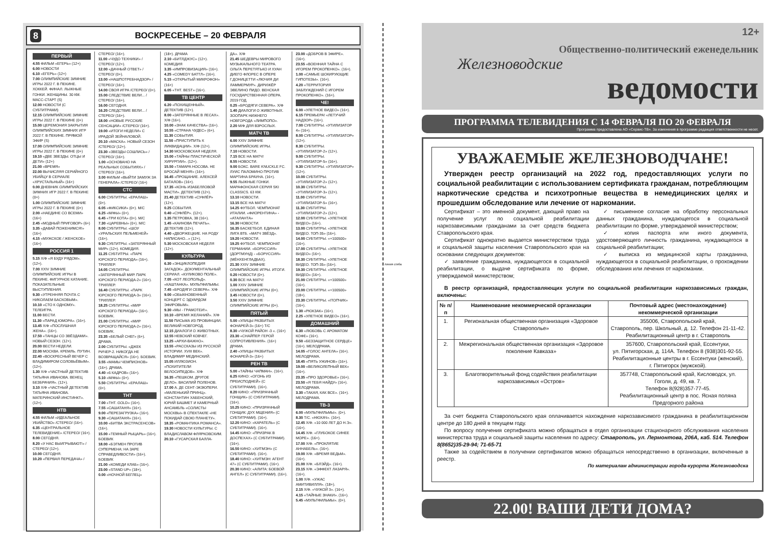8
ВОСКРЕСЕНЬЕ – 20 ФЕВРАЛЯ
ПЕРВЫЙ
4.55 ФИЛЬМ «ЕГЕРЬ» (12+)
6.00 НОВОСТИ
6.10 «ЕГЕРЬ» (12+)
7.00 ОЛИМПИЙСКИЕ ЗИМНИЕ ИГРЫ 2022 Г. В ПЕКИНЕ. ХОККЕЙ. ФИНАЛ. ЛЫЖНЫЕ ГОНКИ. ЖЕНЩИНЫ. 30 КМ. МАСС-СТАРТ (S)
12.00 НОВОСТИ (С СУБТИТРАМИ)
12.15 ОЛИМПИЙСКИЕ ЗИМНИЕ ИГРЫ 2022 Г. В ПЕКИНЕ (0+)
15.00 ЦЕРЕМОНИЯ ЗАКРЫТИЯ ОЛИМПИЙСКИХ ЗИМНИХ ИГР 2022 Г. В ПЕКИНЕ. ПРЯМОЙ ЭФИР (S)
17.00 ОЛИМПИЙСКИЕ ЗИМНИЕ ИГРЫ 2022 Г. В ПЕКИНЕ (0+)
19.10 «ДВЕ ЗВЕЗДЫ. ОТЦЫ И ДЕТИ» (12+)
21.00 «ВРЕМЯ»
22.00 ВЫЧИСЛЯЯ СЕРИЙНОГО УБИЙЦУ В СЕРИАЛЕ «ХРУСТАЛЬНЫЙ» (16+)
0.00 ДНЕВНИК ОЛИМПИЙСКИХ ЗИМНИХ ИГР 2022 Г. В ПЕКИНЕ (0+)
1.00 ОЛИМПИЙСКИЕ ЗИМНИЕ ИГРЫ 2022 Г. В ПЕКИНЕ (0+)
2.00 «НАЕДИНЕ СО ВСЕМИ» (16+)
2.45 «МОДНЫЙ ПРИГОВОР» (6+)
3.35 «ДАВАЙ ПОЖЕНИМСЯ!» (16+)
4.15 «МУЖСКОЕ / ЖЕНСКОЕ» (16+)
РОССИЯ 1
5.15 Х/Ф «Я БУДУ РЯДОМ». (12+).
7.00 XXIV ЗИМНИЕ ОЛИМПИЙСКИЕ ИГРЫ В ПЕКИНЕ. ФИГУРНОЕ КАТАНИЕ. ПОКАЗАТЕЛЬНЫЕ ВЫСТУПЛЕНИЯ.
9.30 «УТРЕННЯЯ ПОЧТА С НИКОЛАЕМ БАСКОВЫМ».
10.10 «СТО К ОДНОМУ». ТЕЛЕИГРА.
11.00 ВЕСТИ.
11.30 «ПАРАД ЮМОРА». (16+).
13.45 Х/Ф «ПОСЛУШНАЯ ЖЕНА». (16+).
17.50 «ТАНЦЫ СО ЗВЁЗДАМИ». НОВЫЙ СЕЗОН. (12+).
20.00 ВЕСТИ НЕДЕЛИ.
22.00 МОСКВА. КРЕМЛЬ. ПУТИН.
22.40 «ВОСКРЕСНЫЙ ВЕЧЕР С ВЛАДИМИРОМ СОЛОВЬЁВЫМ». (12+).
1.30 Х/Ф «ЧАСТНЫЙ ДЕТЕКТИВ ТАТЬЯНА ИВАНОВА. ВЕНЕЦ БЕЗБРАЧИЯ». (12+).
3.10 Х/Ф «ЧАСТНЫЙ ДЕТЕКТИВ ТАТЬЯНА ИВАНОВА. МАТЕРИНСКИЙ ИНСТИНКТ». (12+).
НТВ
4.55 ФИЛЬМ «ИДЕАЛЬНОЕ УБИЙСТВО» /СТЕРЕО/ (16+).
6.35 «ЦЕНТРАЛЬНОЕ ТЕЛЕВИДЕНИЕ» /СТЕРЕО/ (16+).
8.00 СЕГОДНЯ.
8.20 «У НАС ВЫИГРЫВАЮТ!» /СТЕРЕО/ (12+).
10.00 СЕГОДНЯ.
10.20 «ПЕРВАЯ ПЕРЕДАЧА» /
СТЕРЕО/ (16+).
11.00 «ЧУДО ТЕХНИКИ» / СТЕРЕО/ (12+).
12.00 «ДАЧНЫЙ ОТВЕТ» / СТЕРЕО/ (0+).
13.00 «НАШПОТРЕБНАДЗОР» /СТЕРЕО/ (16+).
14.00 СВОЯ ИГРА /СТЕРЕО/ (0+).
15.00 СЛЕДСТВИЕ ВЕЛИ... / СТЕРЕО/ (16+).
16.00 СЕГОДНЯ.
16.20 СЛЕДСТВИЕ ВЕЛИ... / СТЕРЕО/ (16+).
18.00 «НОВЫЕ РУССКИЕ СЕНСАЦИИ» /СТЕРЕО/ (16+).
19.00 «ИТОГИ НЕДЕЛИ» С ИРАДОЙ ЗЕЙНАЛОВОЙ.
20.10 «МАСКА». НОВЫЙ СЕЗОН /СТЕРЕО/ (12+).
23.30 «ЗВЕЗДЫ СОШЛИСЬ» / СТЕРЕО/ (16+).
1.00 «ОСНОВАНО НА РЕАЛЬНЫХ СОБЫТИЯХ» / СТЕРЕО/ (16+).
3.00 ФИЛЬМ «ВЫЙТИ ЗАМУЖ ЗА ГЕНЕРАЛА» /СТЕРЕО/ (16+)
СТС
6.00 СУБТИТРЫ. «ЕРАЛАШ» (0+).
6.05 «ФИКСИКИ» (0+). М/С
6.25 «М/ФЫ» (0+).
6.45 «ТРИ КОТА» (0+). М/С
7.30 «ЦАРЕВНЫ» (0+). М/С
8.00 СУБТИТРЫ. «ШОУ «УРАЛЬСКИХ ПЕЛЬМЕНЕЙ» (16+).
9.30 СУБТИТРЫ. «ЗАТЕРЯННЫЙ МИР» (12+). КОМЕДИЯ.
11.25 СУБТИТРЫ. «ПАРК ЮРСКОГО ПЕРИОДА» (16+). ТРИЛЛЕР.
14.05 СУБТИТРЫ. «ЗАТЕРЯННЫЙ МИР. ПАРК ЮРСКОГО ПЕРИОДА-2» (16+). ТРИЛЛЕР.
16.40 СУБТИТРЫ. «ПАРК ЮРСКОГО ПЕРИОДА-3» (16+). ТРИЛЛЕР.
18.25 СУБТИТРЫ. «МИР ЮРСКОГО ПЕРИОДА» (16+). БОЕВИК.
21.00 СУБТИТРЫ. «МИР ЮРСКОГО ПЕРИОДА-2» (16+). БОЕВИК.
23.35 «БЕЛЫЙ СНЕГ» (6+). ДРАМА.
2.00 СУБТИТРЫ. «ДЖЕК РИЧЕР-2. НИКОГДА НЕ ВОЗВРАЩАЙСЯ» (16+). БОЕВИК.
3.55 «МАМЫ ЧЕМПИОНОВ» (16+). ДРАМА.
4.40 «6 КАДРОВ» (16+).
5.10 «М/ФЫ» (0+).
5.50 СУБТИТРЫ. «ЕРАЛАШ» (0+).
ТНТ
7.00 «ТНТ. GOLD» (16+).
7.55 «САШАТАНЯ» (16+).
9.00 «ПЕРЕЗАГРУЗКА» (16+).
9.30 «САШАТАНЯ» (16+).
10.00 «БИТВА ЭКСТРАСЕНСОВ» (16+).
15.00 «ТЕМНЫЙ РЫЦАРЬ» (16+). БОЕВИК
18.00 «БЭТМЕН ПРОТИВ СУПЕРМЕНА: НА ЗАРЕ СПРАВЕДЛИВОСТИ» (16+). БОЕВИК
21.00 «КОМЕДИ КЛАБ» (16+).
23.00 «STAND UP» (18+).
0.00 «НОЧНОЙ БЕГЛЕЦ»
(18+). ДРАМА
2.10 «БИТЛДЖУС» (12+). КОМЕДИЯ
3.35 «ИМПРОВИЗАЦИЯ» (16+).
4.25 «COMEDY БАТТЛ» (16+).
5.15 «ОТКРЫТЫЙ МИКРОФОН» (16+)
6.05 «ТНТ. BEST» (16+).
ТВ ЦЕНТР
6.20 «ПОХИЩЕННЫЙ». ДЕТЕКТИВ (12+).
8.00 «ЗАТЕРЯННЫЕ В ЛЕСАХ». Х/Ф (16+).
10.00 «ЗНАК КАЧЕСТВА» (16+).
10.55 «СТРАНА ЧУДЕС» (6+).
11.30 СОБЫТИЯ.
11.50 «ПРИСТУПИТЬ К ЛИКВИДАЦИИ». Х/Ф (12+).
14.30 МОСКОВСКАЯ НЕДЕЛЯ.
15.00 «ТАЙНЫ ПЛАСТИЧЕСКОЙ ХИРУРГИИ». (12+).
15.50 «ТАМАРА НОСОВА. НЕ БРОСАЙ МЕНЯ!» (16+).
16.45 «ПРОЩАНИЕ. АЛЕКСЕЙ БАТАЛОВ» (16+).
17.35 «КОНЬ ИЗАБЕЛЛОВОЙ МАСТИ». ДЕТЕКТИВ (12+).
21.40 ДЕТЕКТИВ «СУФЛЁР» (12+).
0.25 СОБЫТИЯ.
0.40 «СУФЛЁР». (12+).
1.35 ПЕТРОВКА, 38 (16+).
1.45 «КАИНОВА ПЕЧАТЬ». ДЕТЕКТИВ (12+).
4.40 «ДВОРЖЕЦКИЕ. НА РОДУ НАПИСАНО...» (12+).
5.30 МОСКОВСКАЯ НЕДЕЛЯ (12+).
КУЛЬТУРА
6.30 «ЭНЦИКЛОПЕДИЯ ЗАГАДОК». ДОКУМЕНТАЛЬНЫЙ СЕРИАЛ. «КУЛИКОВО ПОЛЕ».
7.05 «КОТ ЛЕОПОЛЬД». «КАШТАНКА». МУЛЬТФИЛЬМЫ.
7.45 «БРОДЯГИ СЕВЕРА». Х/Ф
9.00 «ОБЫКНОВЕННЫЙ КОНЦЕРТ С ЭДУАРДОМ ЭФИРОВЫМ».
9.30 «МЫ - ГРАМОТЕИ!».
10.10 «ВРЕМЯ ЖЕЛАНИЙ». Х/Ф
11.50 ПИСЬМА ИЗ ПРОВИНЦИИ. ВЕЛИКИЙ НОВГОРОД.
12.15 ДИАЛОГИ О ЖИВОТНЫХ.
12.55 НЕВСКИЙ КОВЧЕГ.
13.25 «АРХИ-ВАЖНО».
13.55 «РАССКАЗЫ ИЗ РУССКОЙ ИСТОРИИ. XVIII ВЕК». ВЛАДИМИР МЕДИНСКИЙ.
15.05 ИЛЛЮЗИОН. «ПОХИТИТЕЛИ ВЕЛОСИПЕДОВ». Х/Ф
16.35 «ПЕШКОМ. ДРУГОЕ ДЕЛО». ВАСИЛИЙ ПОЛЕНОВ.
17.00 А. ДЕ СЕНТ-ЭКЗЮПЕРИ. «МАЛЕНЬКИЙ ПРИНЦ». КОНСТАНТИН ХАБЕНСКИЙ, ЮРИЙ БАШМЕТ И КАМЕРНЫЙ АНСАМБЛЬ «СОЛИСТЫ МОСКВЫ» В СПЕКТАКЛЕ «НЕ ПОКИДАЙ СВОЮ ПЛАНЕТУ».
18.35 «РОМАНТИКА РОМАНСА».
19.30 НОВОСТИ КУЛЬТУРЫ. С ВЛАДИСЛАВОМ ФЛЯРКОВСКИМ.
20.10 «ГУСАРСКАЯ БАЛЛА-
ДА». Х/Ф
21.45 ШЕДЕВРЫ МИРОВОГО МУЗЫКАЛЬНОГО ТЕАТРА. ОЛЬГА ПЕРЕТЯТЬКО И ХУАН ДИЕГО ФЛОРЕС В ОПЕРЕ Г.ДОНИЦЕТТИ «ЛЮЧИЯ ДИ ЛАММЕРМУР». ДИРИЖЁР ЭВЕЛИНО ПИДО. ВЕНСКАЯ ГОСУДАРСТВЕННАЯ ОПЕРА. 2019 ГОД.
0.25 «БРОДЯГИ СЕВЕРА». Х/Ф
1.40 ДИАЛОГИ О ЖИВОТНЫХ. ЗООПАРК НИЖНЕГО НОВГОРОДА «ЛИМПОПО».
2.20 М/Ф ДЛЯ ВЗРОСЛЫХ.
МАТЧ ТВ
6.00 XXIV ЗИМНИЕ ОЛИМПИЙСКИЕ ИГРЫ.
7.10 НОВОСТИ.
7.15 ВСЕ НА МАТЧ!
8.55 НОВОСТИ.
9.00 БОКС. BARE KNUCKLE FC. ЛУИС ПАЛОМИНО ПРОТИВ МАРТИНА БРАУНА. (16+).
9.55 ЛЫЖНЫЕ ГОНКИ. МАРАФОНСКАЯ СЕРИЯ SKI CLASSICS. 63 КМ.
13.10 НОВОСТИ.
13.15 ВСЕ НА МАТЧ!
14.25 ФУТБОЛ. ЧЕМПИОНАТ ИТАЛИИ. «ФИОРЕНТИНА» - «АТАЛАНТА»
16.30 НОВОСТИ.
16.35 БАСКЕТБОЛ. ЕДИНАЯ ЛИГА ВТБ. «МАТЧ ЗВЁЗД».
19.20 НОВОСТИ.
19.25 ФУТБОЛ. ЧЕМПИОНАТ ГЕРМАНИИ. «БОРУССИЯ» (ДОРТМУНД) - «БОРУССИЯ» (МЁНХЕНГЛАДБАХ).
21.30 XXIV ЗИМНИЕ ОЛИМПИЙСКИЕ ИГРЫ. ИТОГИ.
0.20 НОВОСТИ (0+).
0.30 ВСЕ НА МАТЧ!
1.00 XXIV ЗИМНИЕ ОЛИМПИЙСКИЕ ИГРЫ (0+).
3.45 НОВОСТИ (0+).
3.50 XXIV ЗИМНИЕ ОЛИМПИЙСКИЕ ИГРЫ (0+).
ПЯТЫЙ
5.00 «УЛИЦЫ РАЗБИТЫХ ФОНАРЕЙ-3» (16+) Т/С
8.30 «ЧУЖОЙ РАЙОН -3 «. (16+)
23.30 «СНАЙПЕР. ГЕРОЙ СОПРОТИВЛЕНИЯ». (16+) ДРАМА.
2.40 «УЛИЦЫ РАЗБИТЫХ ФОНАРЕЙ-3» (16+)
РЕН ТВ
5.00 «ТАЙНЫ ЧАПМАН». (16+).
6.25 КИНО: «ОГОНЬ ИЗ ПРЕИСПОДНЕЙ» (С СУБТИТРАМИ). (16+).
8.20 КИНО: «ПРИЗРАЧНЫЙ ГОНЩИК» (С СУБТИТРАМИ). (16+).
10.25 КИНО: «ПРИЗРАЧНЫЙ ГОНЩИК: ДУХ МЩЕНИЯ» (С СУБТИТРАМИ). (16+).
12.20 КИНО: «КАРАТЕЛЬ» (С СУБТИТРАМИ). (16+).
14.45 КИНО: «ПРИЗРАК В ДОСПЕХАХ» (С СУБТИТРАМИ). (16+).
16.50 КИНО: «ХИТМЭН» (С СУБТИТРАМИ). (16+).
18.40 КИНО: «ХИТМЭН: АГЕНТ 47» (С СУБТИТРАМИ). (16+).
20.30 КИНО: «АЛИТА: БОЕВОЙ АНГЕЛ» (С СУБТИТРАМИ). (16+).
23.00 «ДОБРОВ В ЭФИРЕ». (16+).
23.55 «ВОЕННАЯ ТАЙНА С ИГОРЕМ ПРОКОПЕНКО». (16+).
1.00 «САМЫЕ ШОКИРУЮЩИЕ ГИПОТЕЗЫ». (16+).
4.20 «ТЕРРИТОРИЯ ЗАБЛУЖДЕНИЙ С ИГОРЕМ ПРОКОПЕНКО». (16+).
ЧЕ!
6.00 «УЛЕТНОЕ ВИДЕО» (16+).
6.15 ПРЕМЬЕРА! «ЛЕТУЧИЙ НАДЗОР» (16+).
7.00 СУБТИТРЫ. «УТИЛИЗАТОР 4» (16+).
8.00 СУБТИТРЫ. «УТИЛИЗАТОР» (12+).
8.30 СУБТИТРЫ. «УТИЛИЗАТОР-2» (12+).
9.00 СУБТИТРЫ. «УТИЛИЗАТОР-5» (16+).
9.30 СУБТИТРЫ. «УТИЛИЗАТОР» (12+).
10.00 СУБТИТРЫ. «УТИЛИЗАТОР-2» (12+).
10.30 СУБТИТРЫ. «УТИЛИЗАТОР-3» (12+).
11.00 СУБТИТРЫ. «УТИЛИЗАТОР-5» (16+).
11.30 СУБТИТРЫ. «УТИЛИЗАТОР-2» (12+).
12.00 СУБТИТРЫ. «УЛЕТНОЕ ВИДЕО» (16+).
13.00 СУБТИТРЫ. «УЛЕТНОЕ ВИДЕО. ТОП-35» (16+).
14.00 СУБТИТРЫ. «+100500» (16+).
17.00 СУБТИТРЫ. «УЛЕТНОЕ ВИДЕО» (16+).
18.30 СУБТИТРЫ. «УЛЕТНОЕ ВИДЕО. ТОП-35» (16+).
19.30 СУБТИТРЫ. «УЛЕТНОЕ ВИДЕО» (16+).
21.00 СУБТИТРЫ. «+100500» (16+).
23.00 СУБТИТРЫ. «+100500» (18+).
23.30 СУБТИТРЫ. «ІТОПЧИК» (16+).
1.30 «РЮКЗАК» (16+).
2.25 «УЛЕТНОЕ ВИДЕО» (16+).
ДОМАШНИЙ
6.30 «ЛЮБОВЬ С АРОМАТОМ КОФЕ» (16+).
9.50 «БЕЗЗАЩИТНОЕ СЕРДЦЕ» (16+). МЕЛОДРАМА.
14.05 «ГОЛОС АНГЕЛА» (16+). МЕЛОДРАМА.
18.45 «ПЯТЬ УЖИНОВ» (16+).
19.00 «ВЕЛИКОЛЕПНЫЙ ВЕК» (16+).
23.35 «ПРО ЗДОРОВЬЕ» (16+).
23.50 «Я ТЕБЯ НАЙДУ» (16+). МЕЛОДРАМА.
3.30 «ТАКАЯ, КАК ВСЕ». (16+). МЕЛОДРАМА.
ТВ-3
6.00 «МУЛЬТФИЛЬМЫ». (0+).
8.30 Т/С. «НЮХАЧ». (16+).
12.45 Х/Ф. «10 000 ЛЕТ ДО Н.Э». (16+).
14.45 Х/Ф. «ГЛУБОКОЕ СИНЕЕ МОРЕ». (16+).
17.00 Х/Ф. «ПРОКЛЯТИЕ АННАБЕЛЬ». (16+).
19.00 Х/Ф. «ВРЕМЯ ВЕДЬМ». (16+).
21.00 Х/Ф. «БЛЭЙД». (16+).
23.15 Х/Ф. «ЭФФЕКТ ЛАЗАРЯ». (16+).
1.00 Х/Ф. «УЖАС АМИТИВИЛЛЯ». (18+).
2.15 Х/Ф. «ЧУЖОЙ 3». (16+).
4.15 «ТАЙНЫЕ ЗНАКИ». (16+).
5.45 «МУЛЬТФИЛЬМЫ». (0+).
линия сгиба
12+
Общественно-политический еженедельник
Железноводские
ведомости
ПРОГРАММА ТЕЛЕВИДЕНИЯ С 14 ФЕВРАЛЯ ПО 20 ФЕВРАЛЯ
Программа предоставлена АО «Сервис-ТВ». За изменения в программе редакция ответственности не несет.
УВАЖАЕМЫЕ ЖЕЛЕЗНОВОДЧАНЕ!
Утвержден реестр организаций на 2022 год, предоставляющих услуги по социальной реабилитации с использованием сертификата гражданам, потребляющим наркотические средства и психотропные вещества в немедицинских целях и прошедшим обследование или лечение от наркомании.
Сертификат – это именной документ, дающий право на получение услуг по социальной реабилитации наркозависимыми гражданами за счет средств бюджета Ставропольского края.
Сертификат однократно выдается министерством труда и социальной защиты населения Ставропольского края на основании следующих документов:
✓ заявление гражданина, нуждающегося в социальной реабилитации, о выдаче сертификата по форме, утверждаемой министерством;
✓ письменное согласие на обработку персональных данных гражданина, нуждающегося в социальной реабилитации по форме, утверждаемой министерством;
✓ копия паспорта или иного документа, удостоверяющего личность гражданина, нуждающегося в социальной реабилитации;
✓ выписка из медицинской карты гражданина, нуждающегося в социальной реабилитации, о прохождении обследования или лечения от наркомании.
В реестр организаций, предоставляющих услуги по социальной реабилитации наркозависимых граждан, включены:
| № п/п | Наименование некоммерческой организации | Почтовый адрес (местонахождение) некоммерческой организации |
| --- | --- | --- |
| 1. | Региональная общественная организация «Здоровое Ставрополье» | 355006, Ставропольский край, Ставрополь, пер. Школьный, д. 12. Телефон 21-11-42. Реабилитационный центр в г. Ставрополь |
| 2. | Межрегиональная общественная организация «Здоровое поколение Кавказа» | 357600, Ставропольский край, Ессентуки, ул. Пятигорская, д. 114А. Телефон 8 (938)301-92-55. Реабилитационные центры в г. Ессентуки (женский), г. Пятигорск (мужской). |
| 3. | Благотворительный фонд содействия реабилитации наркозависимых «Остров» | 357748, Ставропольский край, Кисловодск, ул. Гоголя, д. 49, кв. 7. Телефон 8(928)357-77-45. Реабилитационный центр в пос. Ясная поляна Предгорного района |
За счет бюджета Ставропольского края оплачивается нахождение наркозависимого гражданина в реабилитационном центре до 180 дней в текущем году.
По вопросу получения сертификата можно обращаться в отдел организации стационарного обслуживания населения министерства труда и социальной защиты населения по адресу: Ставрополь, ул. Лермонтова, 206А, каб. 514. Телефон 8(8652)35-29-94; 71-65-71
Также за содействием в получении сертификатов можно обращаться непосредственно в организации, включенные в реестр.
По материалам администрации города-курорта Железноводска
22.00! ВАШИ ДЕТИ ДОМА?